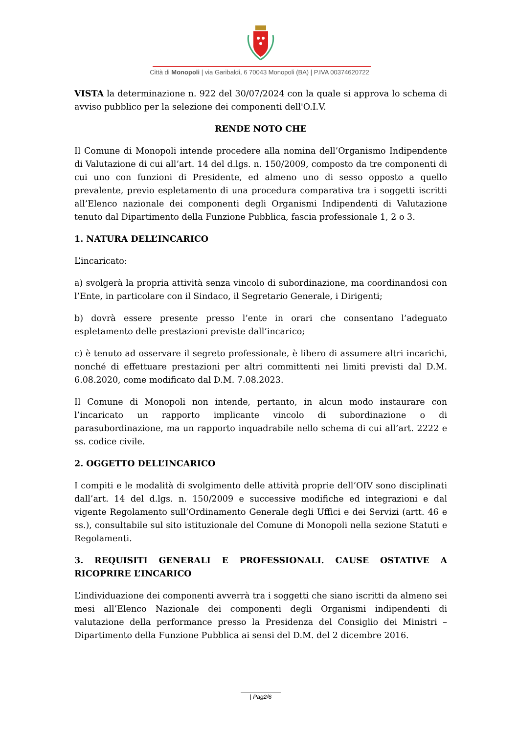Città di Monopoli | via Garibaldi, 6 70043 Monopoli (BA) | P.IVA 00374620722
VISTA la determinazione n. 922 del 30/07/2024 con la quale si approva lo schema di avviso pubblico per la selezione dei componenti dell'O.I.V.
RENDE NOTO CHE
Il Comune di Monopoli intende procedere alla nomina dell’Organismo Indipendente di Valutazione di cui all’art. 14 del d.lgs. n. 150/2009, composto da tre componenti di cui uno con funzioni di Presidente, ed almeno uno di sesso opposto a quello prevalente, previo espletamento di una procedura comparativa tra i soggetti iscritti all’Elenco nazionale dei componenti degli Organismi Indipendenti di Valutazione tenuto dal Dipartimento della Funzione Pubblica, fascia professionale 1, 2 o 3.
1. NATURA DELL’INCARICO
L’incaricato:
a) svolgerà la propria attività senza vincolo di subordinazione, ma coordinandosi con l’Ente, in particolare con il Sindaco, il Segretario Generale, i Dirigenti;
b) dovrà essere presente presso l’ente in orari che consentano l’adeguato espletamento delle prestazioni previste dall’incarico;
c) è tenuto ad osservare il segreto professionale, è libero di assumere altri incarichi, nonché di effettuare prestazioni per altri committenti nei limiti previsti dal D.M. 6.08.2020, come modificato dal D.M. 7.08.2023.
Il Comune di Monopoli non intende, pertanto, in alcun modo instaurare con l’incaricato un rapporto implicante vincolo di subordinazione o di parasubordinazione, ma un rapporto inquadrabile nello schema di cui all’art. 2222 e ss. codice civile.
2. OGGETTO DELL’INCARICO
I compiti e le modalità di svolgimento delle attività proprie dell’OIV sono disciplinati dall’art. 14 del d.lgs. n. 150/2009 e successive modifiche ed integrazioni e dal vigente Regolamento sull’Ordinamento Generale degli Uffici e dei Servizi (artt. 46 e ss.), consultabile sul sito istituzionale del Comune di Monopoli nella sezione Statuti e Regolamenti.
3. REQUISITI GENERALI E PROFESSIONALI. CAUSE OSTATIVE A RICOPRIRE L’INCARICO
L’individuazione dei componenti avverrà tra i soggetti che siano iscritti da almeno sei mesi all’Elenco Nazionale dei componenti degli Organismi indipendenti di valutazione della performance presso la Presidenza del Consiglio dei Ministri – Dipartimento della Funzione Pubblica ai sensi del D.M. del 2 dicembre 2016.
| Pag2/6